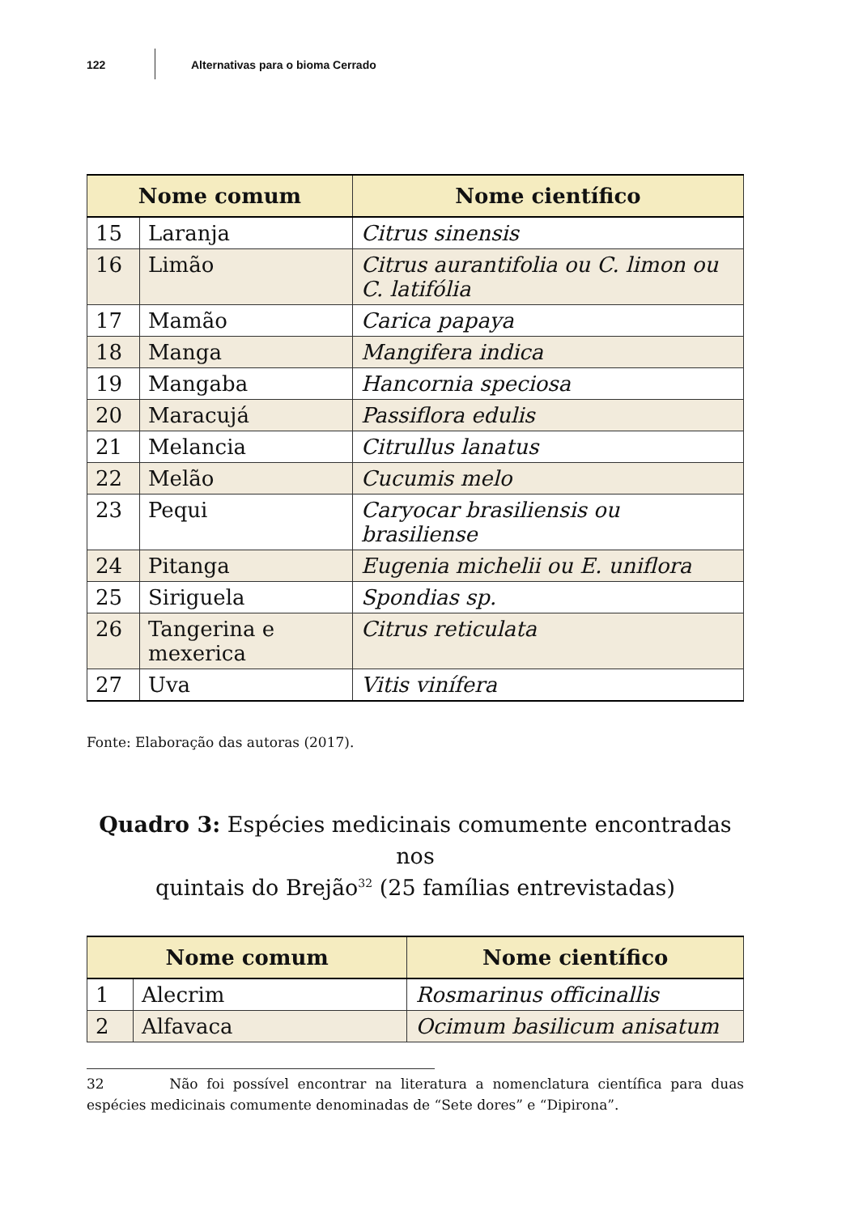122 Alternativas para o bioma Cerrado
| Nome comum | | Nome científico |
| --- | --- | --- |
| 15 | Laranja | Citrus sinensis |
| 16 | Limão | Citrus aurantifolia ou C. limon ou C. latifólia |
| 17 | Mamão | Carica papaya |
| 18 | Manga | Mangifera indica |
| 19 | Mangaba | Hancornia speciosa |
| 20 | Maracujá | Passiflora edulis |
| 21 | Melancia | Citrullus lanatus |
| 22 | Melão | Cucumis melo |
| 23 | Pequi | Caryocar brasiliensis ou brasiliense |
| 24 | Pitanga | Eugenia michelii ou E. uniflora |
| 25 | Siriguela | Spondias sp. |
| 26 | Tangerina e mexerica | Citrus reticulata |
| 27 | Uva | Vitis vinífera |
Fonte: Elaboração das autoras (2017).
Quadro 3: Espécies medicinais comumente encontradas nos
quintais do Brejão<sup>32</sup> (25 famílias entrevistadas)
| Nome comum | | Nome científico |
| --- | --- | --- |
| 1 | Alecrim | Rosmarinus officinallis |
| 2 | Alfavaca | Ocimum basilicum anisatum |
32 Não foi possível encontrar na literatura a nomenclatura científica para duas espécies medicinais comumente denominadas de “Sete dores” e “Dipirona”.